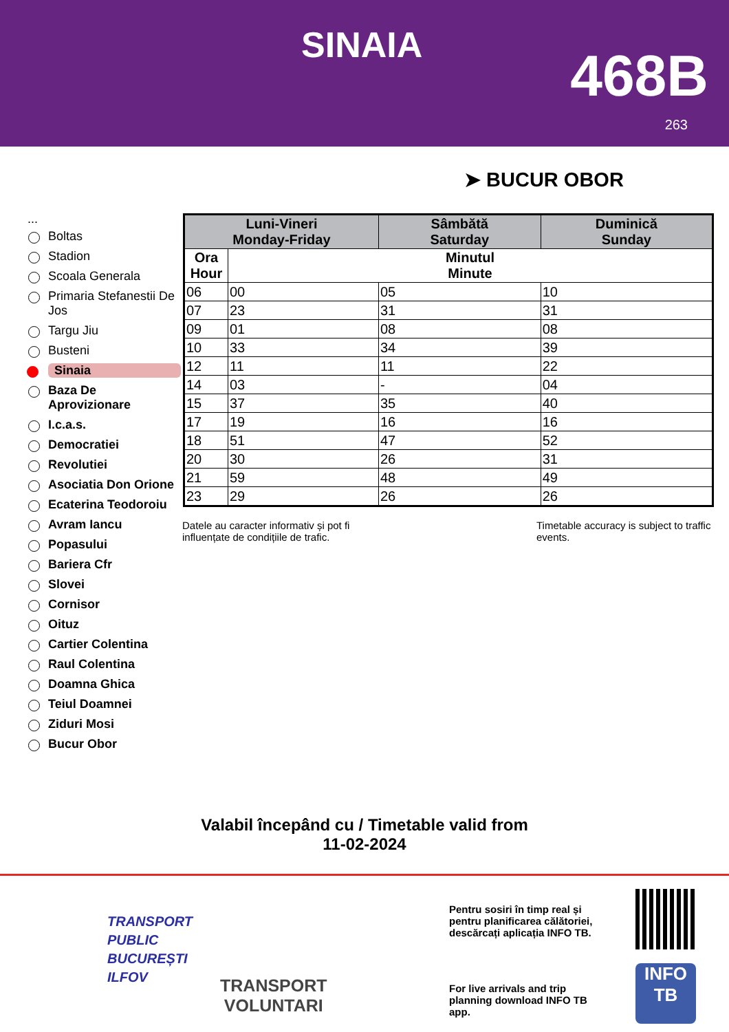SINAIA 468B
263
➤ BUCUR OBOR
...
Boltas
Stadion
Scoala Generala
Primaria Stefanestii De Jos
Targu Jiu
Busteni
Sinaia
Baza De Aprovizionare
I.c.a.s.
Democratiei
Revolutiei
Asociatia Don Orione
Ecaterina Teodoroiu
Avram Iancu
Popasului
Bariera Cfr
Slovei
Cornisor
Oituz
Cartier Colentina
Raul Colentina
Doamna Ghica
Teiul Doamnei
Ziduri Mosi
Bucur Obor
| Luni-Vineri Monday-Friday | | Sâmbătă Saturday | Duminică Sunday |
| --- | --- | --- | --- |
| Ora Hour | Minutul Minute | | |
| 06 | 00 | 05 | 10 |
| 07 | 23 | 31 | 31 |
| 09 | 01 | 08 | 08 |
| 10 | 33 | 34 | 39 |
| 12 | 11 | 11 | 22 |
| 14 | 03 | - | 04 |
| 15 | 37 | 35 | 40 |
| 17 | 19 | 16 | 16 |
| 18 | 51 | 47 | 52 |
| 20 | 30 | 26 | 31 |
| 21 | 59 | 48 | 49 |
| 23 | 29 | 26 | 26 |
Datele au caracter informativ și pot fi influențate de condițiile de trafic.
Timetable accuracy is subject to traffic events.
Valabil începând cu / Timetable valid from
11-02-2024
TRANSPORT
PUBLIC
BUCUREȘTI
ILFOV
TRANSPORT
VOLUNTARI
Pentru sosiri în timp real și pentru planificarea călătoriei, descărcați aplicația INFO TB.
For live arrivals and trip planning download INFO TB app.
INFO
TB